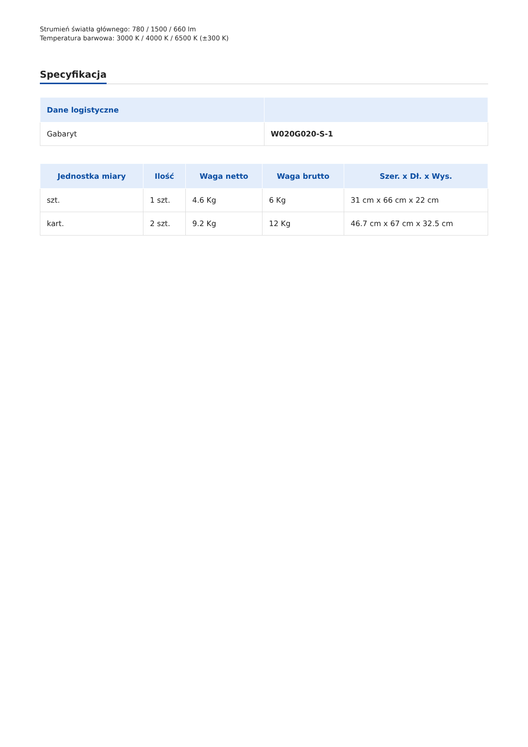Strumień światła głównego: 780 / 1500 / 660 lm
Temperatura barwowa: 3000 K / 4000 K / 6500 K (±300 K)
Specyfikacja
| Dane logistyczne | |
| --- | --- |
| Gabaryt | W020G020-S-1 |
| Jednostka miary | Ilość | Waga netto | Waga brutto | Szer. x Dł. x Wys. |
| --- | --- | --- | --- | --- |
| szt. | 1 szt. | 4.6 Kg | 6 Kg | 31 cm x 66 cm x 22 cm |
| kart. | 2 szt. | 9.2 Kg | 12 Kg | 46.7 cm x 67 cm x 32.5 cm |